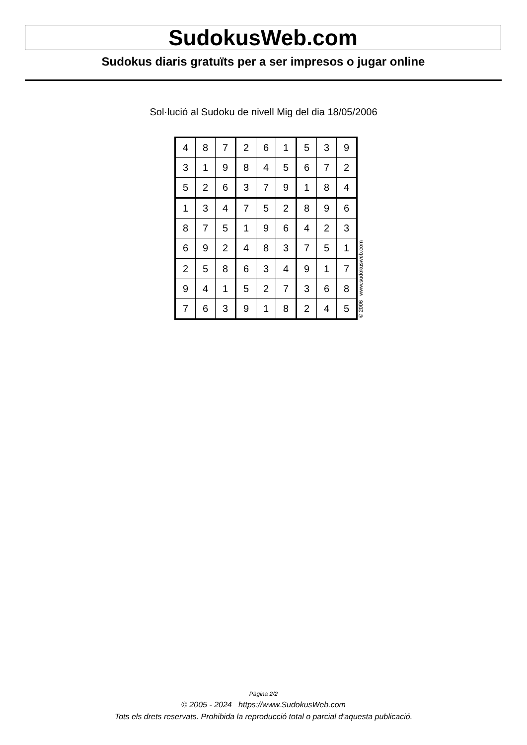SudokusWeb.com
Sudokus diaris gratuïts per a ser impresos o jugar online
Sol·lució al Sudoku de nivell Mig del dia 18/05/2006
| 4 | 8 | 7 | 2 | 6 | 1 | 5 | 3 | 9 |
| 3 | 1 | 9 | 8 | 4 | 5 | 6 | 7 | 2 |
| 5 | 2 | 6 | 3 | 7 | 9 | 1 | 8 | 4 |
| 1 | 3 | 4 | 7 | 5 | 2 | 8 | 9 | 6 |
| 8 | 7 | 5 | 1 | 9 | 6 | 4 | 2 | 3 |
| 6 | 9 | 2 | 4 | 8 | 3 | 7 | 5 | 1 |
| 2 | 5 | 8 | 6 | 3 | 4 | 9 | 1 | 7 |
| 9 | 4 | 1 | 5 | 2 | 7 | 3 | 6 | 8 |
| 7 | 6 | 3 | 9 | 1 | 8 | 2 | 4 | 5 |
© 2006 www.sudokusweb.com
Pàgina 2/2
© 2005 - 2024 https://www.SudokusWeb.com
Tots els drets reservats. Prohibida la reproducció total o parcial d'aquesta publicació.